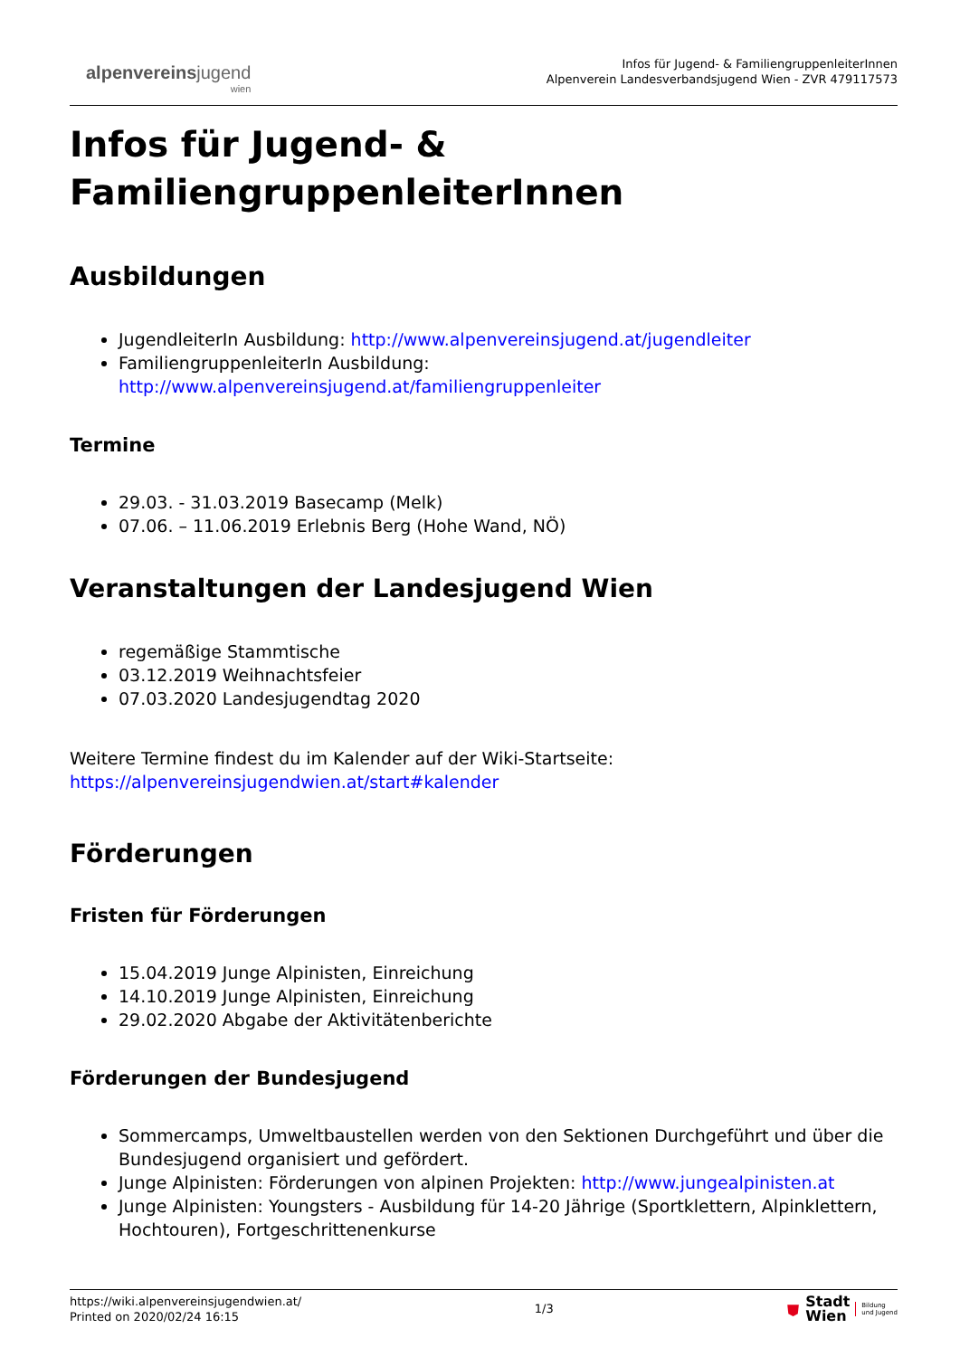alpenvereinsjugend
wien
Infos für Jugend- & FamiliengruppenleiterInnen
Alpenverein Landesverbandsjugend Wien - ZVR 479117573
Infos für Jugend- &
FamiliengruppenleiterInnen
Ausbildungen
JugendleiterIn Ausbildung: http://www.alpenvereinsjugend.at/jugendleiter
FamiliengruppenleiterIn Ausbildung: http://www.alpenvereinsjugend.at/familiengruppenleiter
Termine
29.03. - 31.03.2019 Basecamp (Melk)
07.06. – 11.06.2019 Erlebnis Berg (Hohe Wand, NÖ)
Veranstaltungen der Landesjugend Wien
regemäßige Stammtische
03.12.2019 Weihnachtsfeier
07.03.2020 Landesjugendtag 2020
Weitere Termine findest du im Kalender auf der Wiki-Startseite:
https://alpenvereinsjugendwien.at/start#kalender
Förderungen
Fristen für Förderungen
15.04.2019 Junge Alpinisten, Einreichung
14.10.2019 Junge Alpinisten, Einreichung
29.02.2020 Abgabe der Aktivitätenberichte
Förderungen der Bundesjugend
Sommercamps, Umweltbaustellen werden von den Sektionen Durchgeführt und über die Bundesjugend organisiert und gefördert.
Junge Alpinisten: Förderungen von alpinen Projekten: http://www.jungealpinisten.at
Junge Alpinisten: Youngsters - Ausbildung für 14-20 Jährige (Sportklettern, Alpinklettern, Hochtouren), Fortgeschrittenenkurse
https://wiki.alpenvereinsjugendwien.at/
Printed on 2020/02/24 16:15
1/3
⛊ Stadt
Wien Bildung
und Jugend